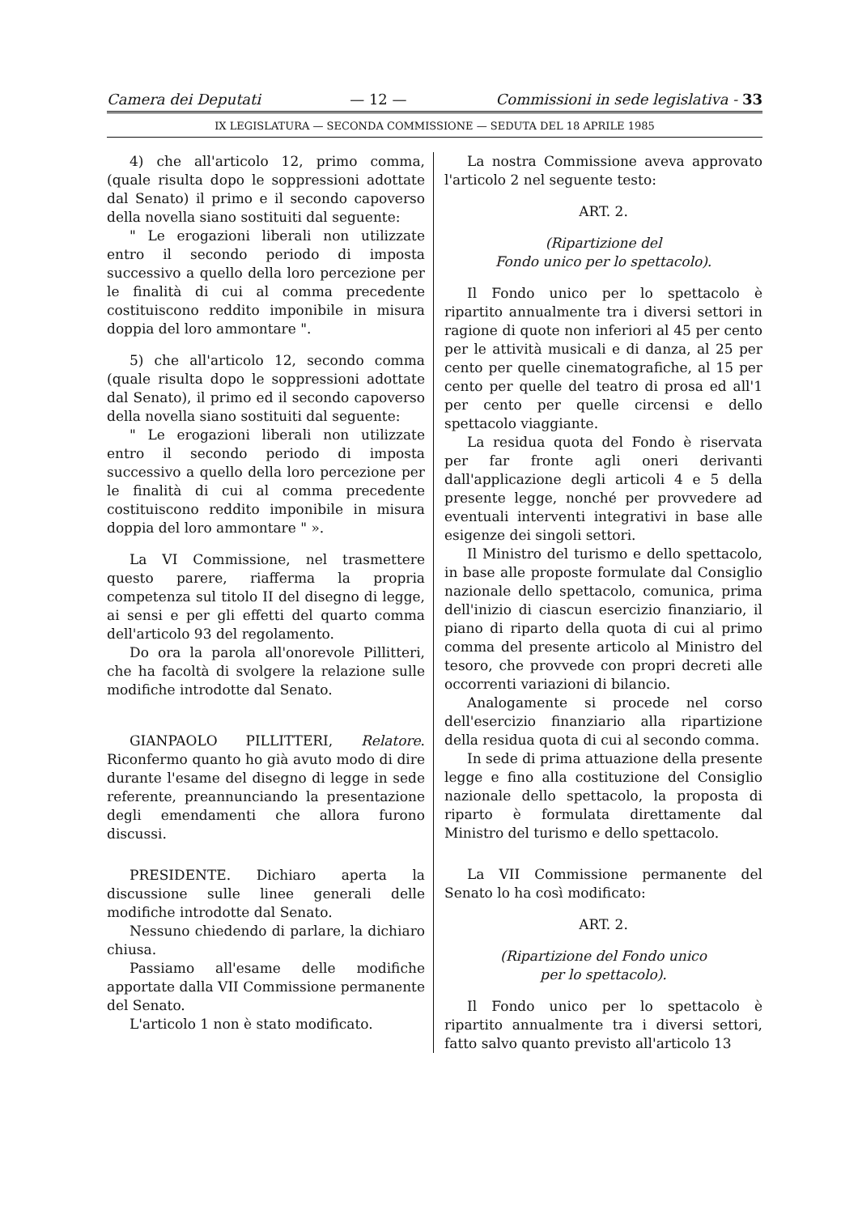Camera dei Deputati — 12 — Commissioni in sede legislativa - 33
IX LEGISLATURA — SECONDA COMMISSIONE — SEDUTA DEL 18 APRILE 1985
4) che all'articolo 12, primo comma, (quale risulta dopo le soppressioni adottate dal Senato) il primo e il secondo capoverso della novella siano sostituiti dal seguente:
" Le erogazioni liberali non utilizzate entro il secondo periodo di imposta successivo a quello della loro percezione per le finalità di cui al comma precedente costituiscono reddito imponibile in misura doppia del loro ammontare ".
5) che all'articolo 12, secondo comma (quale risulta dopo le soppressioni adottate dal Senato), il primo ed il secondo capoverso della novella siano sostituiti dal seguente:
" Le erogazioni liberali non utilizzate entro il secondo periodo di imposta successivo a quello della loro percezione per le finalità di cui al comma precedente costituiscono reddito imponibile in misura doppia del loro ammontare " ».
La VI Commissione, nel trasmettere questo parere, riafferma la propria competenza sul titolo II del disegno di legge, ai sensi e per gli effetti del quarto comma dell'articolo 93 del regolamento.
Do ora la parola all'onorevole Pillitteri, che ha facoltà di svolgere la relazione sulle modifiche introdotte dal Senato.
GIANPAOLO PILLITTERI, Relatore. Riconfermo quanto ho già avuto modo di dire durante l'esame del disegno di legge in sede referente, preannunciando la presentazione degli emendamenti che allora furono discussi.
PRESIDENTE. Dichiaro aperta la discussione sulle linee generali delle modifiche introdotte dal Senato.
Nessuno chiedendo di parlare, la dichiaro chiusa.
Passiamo all'esame delle modifiche apportate dalla VII Commissione permanente del Senato.
L'articolo 1 non è stato modificato.
La nostra Commissione aveva approvato l'articolo 2 nel seguente testo:
ART. 2.
(Ripartizione del
Fondo unico per lo spettacolo).
Il Fondo unico per lo spettacolo è ripartito annualmente tra i diversi settori in ragione di quote non inferiori al 45 per cento per le attività musicali e di danza, al 25 per cento per quelle cinematografiche, al 15 per cento per quelle del teatro di prosa ed all'1 per cento per quelle circensi e dello spettacolo viaggiante.
La residua quota del Fondo è riservata per far fronte agli oneri derivanti dall'applicazione degli articoli 4 e 5 della presente legge, nonché per provvedere ad eventuali interventi integrativi in base alle esigenze dei singoli settori.
Il Ministro del turismo e dello spettacolo, in base alle proposte formulate dal Consiglio nazionale dello spettacolo, comunica, prima dell'inizio di ciascun esercizio finanziario, il piano di riparto della quota di cui al primo comma del presente articolo al Ministro del tesoro, che provvede con propri decreti alle occorrenti variazioni di bilancio.
Analogamente si procede nel corso dell'esercizio finanziario alla ripartizione della residua quota di cui al secondo comma.
In sede di prima attuazione della presente legge e fino alla costituzione del Consiglio nazionale dello spettacolo, la proposta di riparto è formulata direttamente dal Ministro del turismo e dello spettacolo.
La VII Commissione permanente del Senato lo ha così modificato:
ART. 2.
(Ripartizione del Fondo unico
per lo spettacolo).
Il Fondo unico per lo spettacolo è ripartito annualmente tra i diversi settori, fatto salvo quanto previsto all'articolo 13